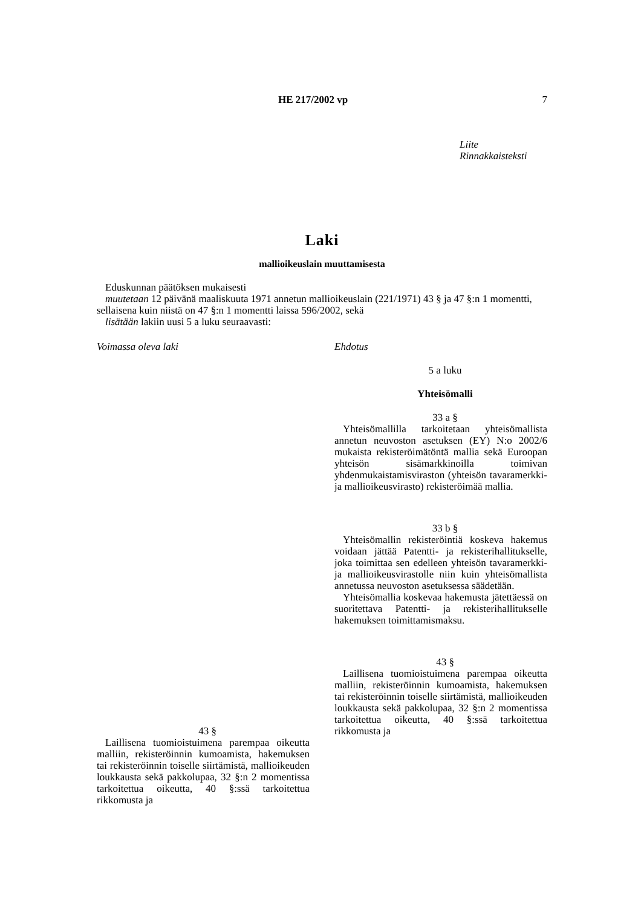HE 217/2002 vp 7
Liite
Rinnakkaisteksti
Laki
mallioikeuslain muuttamisesta
Eduskunnan päätöksen mukaisesti
muutetaan 12 päivänä maaliskuuta 1971 annetun mallioikeuslain (221/1971) 43 § ja 47 §:n 1 momentti, sellaisena kuin niistä on 47 §:n 1 momentti laissa 596/2002, sekä
lisätään lakiin uusi 5 a luku seuraavasti:
Voimassa oleva laki
43 §
Laillisena tuomioistuimena parempaa oikeutta malliin, rekisteröinnin kumoamista, hakemuksen tai rekisteröinnin toiselle siirtämistä, mallioikeuden loukkausta sekä pakkolupaa, 32 §:n 2 momentissa tarkoitettua oikeutta, 40 §:ssä tarkoitettua rikkomusta ja
Ehdotus
5 a luku
Yhteisömalli
33 a §
Yhteisömallilla tarkoitetaan yhteisömallista annetun neuvoston asetuksen (EY) N:o 2002/6 mukaista rekisteröimätöntä mallia sekä Euroopan yhteisön sisämarkkinoilla toimivan yhdenmukaistamisviraston (yhteisön tavaramerkki- ja mallioikeusvirasto) rekisteröimää mallia.
33 b §
Yhteisömallin rekisteröintiä koskeva hakemus voidaan jättää Patentti- ja rekisterihallitukselle, joka toimittaa sen edelleen yhteisön tavaramerkki- ja mallioikeusvirastolle niin kuin yhteisömallista annetussa neuvoston asetuksessa säädetään.
Yhteisömallia koskevaa hakemusta jätettäessä on suoritettava Patentti- ja rekisterihallitukselle hakemuksen toimittamismaksu.
43 §
Laillisena tuomioistuimena parempaa oikeutta malliin, rekisteröinnin kumoamista, hakemuksen tai rekisteröinnin toiselle siirtämistä, mallioikeuden loukkausta sekä pakkolupaa, 32 §:n 2 momentissa tarkoitettua oikeutta, 40 §:ssä tarkoitettua rikkomusta ja